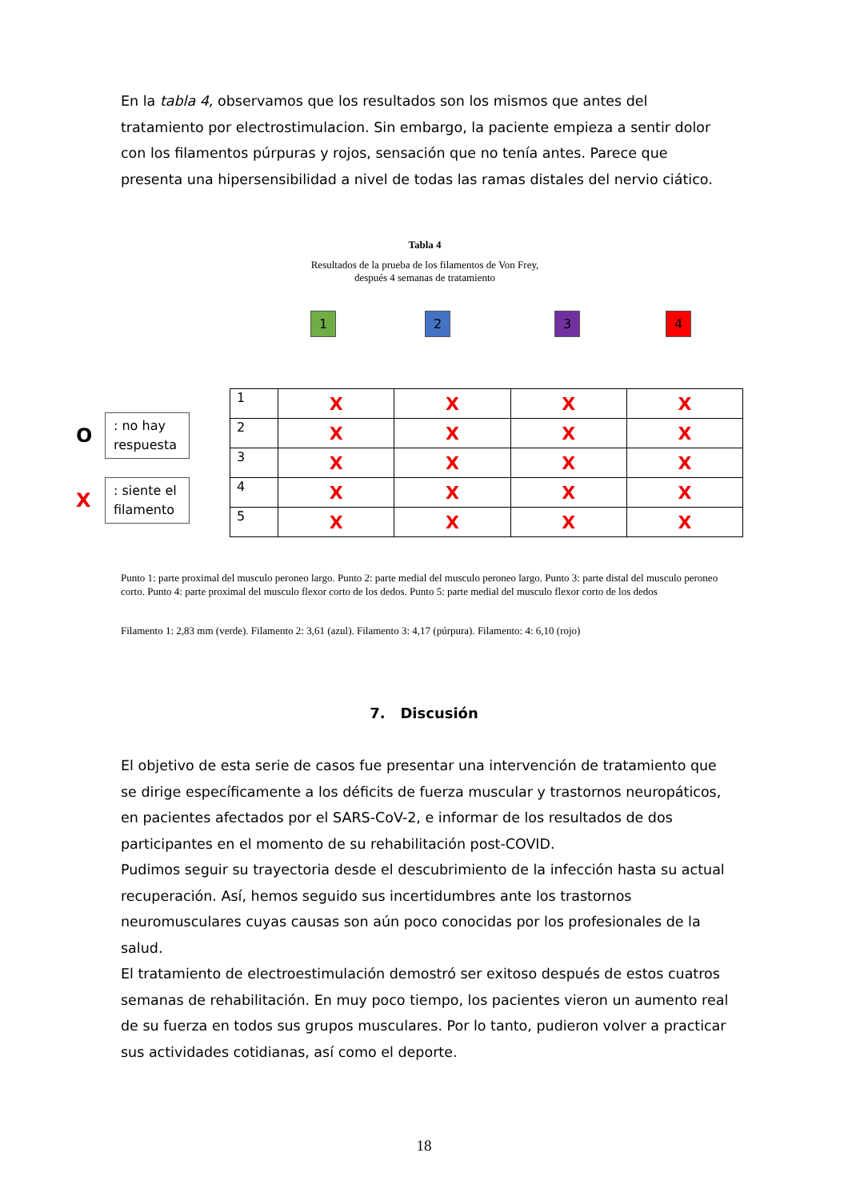En la tabla 4, observamos que los resultados son los mismos que antes del tratamiento por electrostimulacion. Sin embargo, la paciente empieza a sentir dolor con los filamentos púrpuras y rojos, sensación que no tenía antes. Parece que presenta una hipersensibilidad a nivel de todas las ramas distales del nervio ciático.
Tabla 4
Resultados de la prueba de los filamentos de Von Frey,
después 4 semanas de tratamiento
1 2 3 4
O
: no hay respuesta
X
: siente el filamento
| 1 | X | X | X | X |
| 2 | X | X | X | X |
| 3 | X | X | X | X |
| 4 | X | X | X | X |
| 5 | X | X | X | X |
Punto 1: parte proximal del musculo peroneo largo. Punto 2: parte medial del musculo peroneo largo. Punto 3: parte distal del musculo peroneo corto. Punto 4: parte proximal del musculo flexor corto de los dedos. Punto 5: parte medial del musculo flexor corto de los dedos
Filamento 1: 2,83 mm (verde). Filamento 2: 3,61 (azul). Filamento 3: 4,17 (púrpura). Filamento: 4: 6,10 (rojo)
7. Discusión
El objetivo de esta serie de casos fue presentar una intervención de tratamiento que se dirige específicamente a los déficits de fuerza muscular y trastornos neuropáticos, en pacientes afectados por el SARS-CoV-2, e informar de los resultados de dos participantes en el momento de su rehabilitación post-COVID.
Pudimos seguir su trayectoria desde el descubrimiento de la infección hasta su actual recuperación. Así, hemos seguido sus incertidumbres ante los trastornos neuromusculares cuyas causas son aún poco conocidas por los profesionales de la salud.
El tratamiento de electroestimulación demostró ser exitoso después de estos cuatros semanas de rehabilitación. En muy poco tiempo, los pacientes vieron un aumento real de su fuerza en todos sus grupos musculares. Por lo tanto, pudieron volver a practicar sus actividades cotidianas, así como el deporte.
18